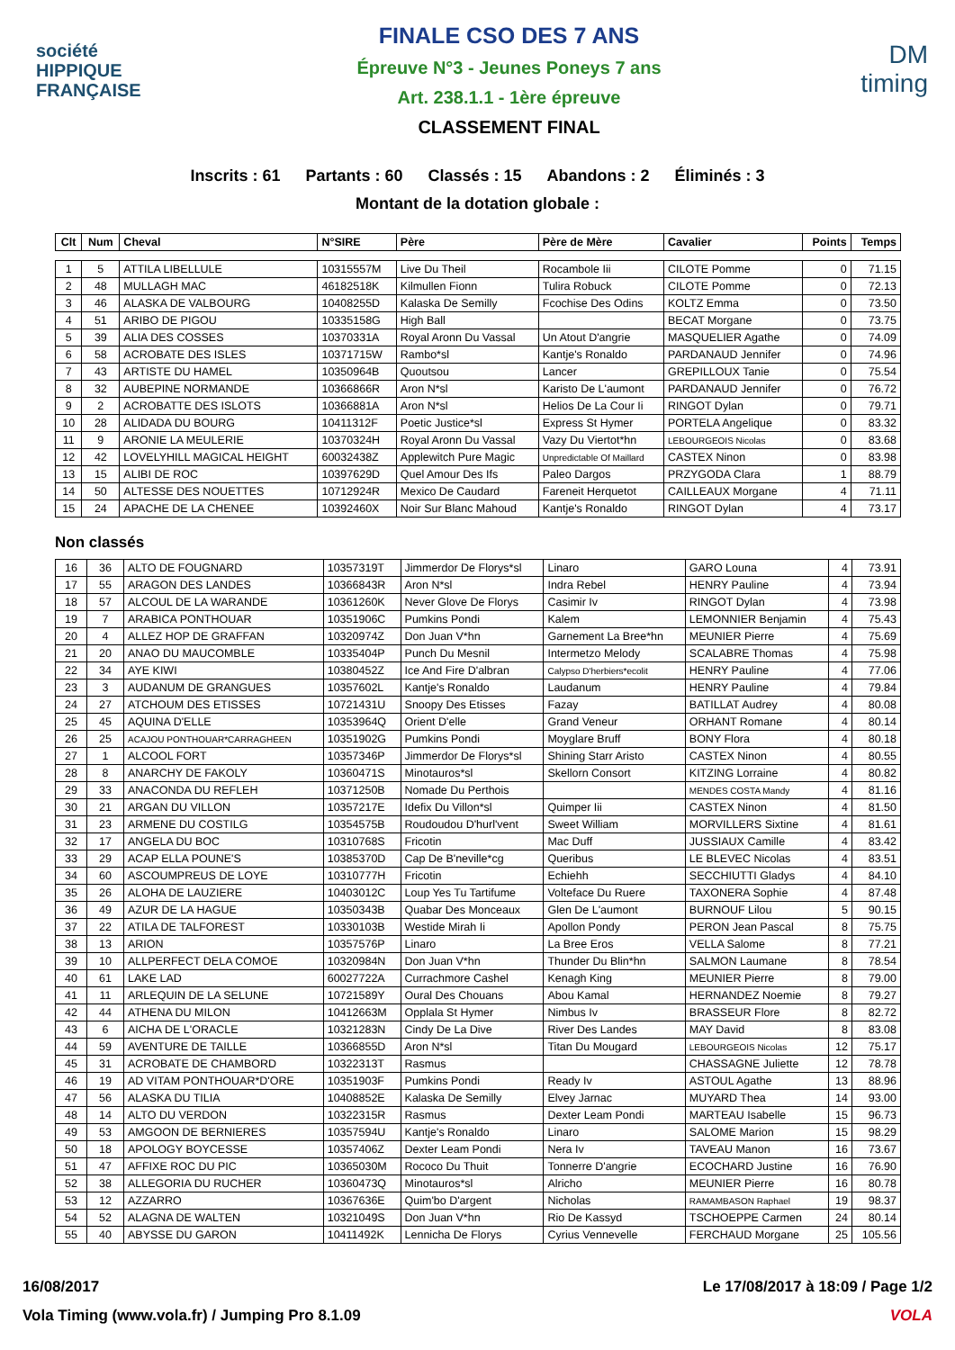société
HIPPIQUE
FRANÇAISE
FINALE CSO DES 7 ANS
Épreuve N°3 - Jeunes Poneys 7 ans
Art. 238.1.1 - 1ère épreuve
CLASSEMENT FINAL
DM
timing
Inscrits : 61 Partants : 60 Classés : 15 Abandons : 2 Éliminés : 3
Montant de la dotation globale :
| Clt | Num | Cheval | N°SIRE | Père | Père de Mère | Cavalier | Points | Temps |
| --- | --- | --- | --- | --- | --- | --- | --- | --- |
| 1 | 5 | ATTILA LIBELLULE | 10315557M | Live Du Theil | Rocambole Iii | CILOTE Pomme | 0 | 71.15 |
| 2 | 48 | MULLAGH MAC | 46182518K | Kilmullen Fionn | Tulira Robuck | CILOTE Pomme | 0 | 72.13 |
| 3 | 46 | ALASKA DE VALBOURG | 10408255D | Kalaska De Semilly | Fcochise Des Odins | KOLTZ Emma | 0 | 73.50 |
| 4 | 51 | ARIBO DE PIGOU | 10335158G | High Ball | | BECAT Morgane | 0 | 73.75 |
| 5 | 39 | ALIA DES COSSES | 10370331A | Royal Aronn Du Vassal | Un Atout D'angrie | MASQUELIER Agathe | 0 | 74.09 |
| 6 | 58 | ACROBATE DES ISLES | 10371715W | Rambo*sl | Kantje's Ronaldo | PARDANAUD Jennifer | 0 | 74.96 |
| 7 | 43 | ARTISTE DU HAMEL | 10350964B | Quoutsou | Lancer | GREPILLOUX Tanie | 0 | 75.54 |
| 8 | 32 | AUBEPINE NORMANDE | 10366866R | Aron N*sl | Karisto De L'aumont | PARDANAUD Jennifer | 0 | 76.72 |
| 9 | 2 | ACROBATTE DES ISLOTS | 10366881A | Aron N*sl | Helios De La Cour Ii | RINGOT Dylan | 0 | 79.71 |
| 10 | 28 | ALIDADA DU BOURG | 10411312F | Poetic Justice*sl | Express St Hymer | PORTELA Angelique | 0 | 83.32 |
| 11 | 9 | ARONIE LA MEULERIE | 10370324H | Royal Aronn Du Vassal | Vazy Du Viertot*hn | LEBOURGEOIS Nicolas | 0 | 83.68 |
| 12 | 42 | LOVELYHILL MAGICAL HEIGHT | 60032438Z | Applewitch Pure Magic | Unpredictable Of Maillard | CASTEX Ninon | 0 | 83.98 |
| 13 | 15 | ALIBI DE ROC | 10397629D | Quel Amour Des Ifs | Paleo Dargos | PRZYGODA Clara | 1 | 88.79 |
| 14 | 50 | ALTESSE DES NOUETTES | 10712924R | Mexico De Caudard | Fareneit Herquetot | CAILLEAUX Morgane | 4 | 71.11 |
| 15 | 24 | APACHE DE LA CHENEE | 10392460X | Noir Sur Blanc Mahoud | Kantje's Ronaldo | RINGOT Dylan | 4 | 73.17 |
Non classés
| 16 | 36 | ALTO DE FOUGNARD | 10357319T | Jimmerdor De Florys*sl | Linaro | GARO Louna | 4 | 73.91 |
| 17 | 55 | ARAGON DES LANDES | 10366843R | Aron N*sl | Indra Rebel | HENRY Pauline | 4 | 73.94 |
| 18 | 57 | ALCOUL DE LA WARANDE | 10361260K | Never Glove De Florys | Casimir Iv | RINGOT Dylan | 4 | 73.98 |
| 19 | 7 | ARABICA PONTHOUAR | 10351906C | Pumkins Pondi | Kalem | LEMONNIER Benjamin | 4 | 75.43 |
| 20 | 4 | ALLEZ HOP DE GRAFFAN | 10320974Z | Don Juan V*hn | Garnement La Bree*hn | MEUNIER Pierre | 4 | 75.69 |
| 21 | 20 | ANAO DU MAUCOMBLE | 10335404P | Punch Du Mesnil | Intermetzo Melody | SCALABRE Thomas | 4 | 75.98 |
| 22 | 34 | AYE KIWI | 10380452Z | Ice And Fire D'albran | Calypso D'herbiers*ecolit | HENRY Pauline | 4 | 77.06 |
| 23 | 3 | AUDANUM DE GRANGUES | 10357602L | Kantje's Ronaldo | Laudanum | HENRY Pauline | 4 | 79.84 |
| 24 | 27 | ATCHOUM DES ETISSES | 10721431U | Snoopy Des Etisses | Fazay | BATILLAT Audrey | 4 | 80.08 |
| 25 | 45 | AQUINA D'ELLE | 10353964Q | Orient D'elle | Grand Veneur | ORHANT Romane | 4 | 80.14 |
| 26 | 25 | ACAJOU PONTHOUAR*CARRAGHEEN | 10351902G | Pumkins Pondi | Moyglare Bruff | BONY Flora | 4 | 80.18 |
| 27 | 1 | ALCOOL FORT | 10357346P | Jimmerdor De Florys*sl | Shining Starr Aristo | CASTEX Ninon | 4 | 80.55 |
| 28 | 8 | ANARCHY DE FAKOLY | 10360471S | Minotauros*sl | Skellorn Consort | KITZING Lorraine | 4 | 80.82 |
| 29 | 33 | ANACONDA DU REFLEH | 10371250B | Nomade Du Perthois | | MENDES COSTA Mandy | 4 | 81.16 |
| 30 | 21 | ARGAN DU VILLON | 10357217E | Idefix Du Villon*sl | Quimper Iii | CASTEX Ninon | 4 | 81.50 |
| 31 | 23 | ARMENE DU COSTILG | 10354575B | Roudoudou D'hurl'vent | Sweet William | MORVILLERS Sixtine | 4 | 81.61 |
| 32 | 17 | ANGELA DU BOC | 10310768S | Fricotin | Mac Duff | JUSSIAUX Camille | 4 | 83.42 |
| 33 | 29 | ACAP ELLA POUNE'S | 10385370D | Cap De B'neville*cg | Queribus | LE BLEVEC Nicolas | 4 | 83.51 |
| 34 | 60 | ASCOUMPREUS DE LOYE | 10310777H | Fricotin | Echiehh | SECCHIUTTI Gladys | 4 | 84.10 |
| 35 | 26 | ALOHA DE LAUZIERE | 10403012C | Loup Yes Tu Tartifume | Volteface Du Ruere | TAXONERA Sophie | 4 | 87.48 |
| 36 | 49 | AZUR DE LA HAGUE | 10350343B | Quabar Des Monceaux | Glen De L'aumont | BURNOUF Lilou | 5 | 90.15 |
| 37 | 22 | ATILA DE TALFOREST | 10330103B | Westide Mirah Ii | Apollon Pondy | PERON Jean Pascal | 8 | 75.75 |
| 38 | 13 | ARION | 10357576P | Linaro | La Bree Eros | VELLA Salome | 8 | 77.21 |
| 39 | 10 | ALLPERFECT DELA COMOE | 10320984N | Don Juan V*hn | Thunder Du Blin*hn | SALMON Laumane | 8 | 78.54 |
| 40 | 61 | LAKE LAD | 60027722A | Currachmore Cashel | Kenagh King | MEUNIER Pierre | 8 | 79.00 |
| 41 | 11 | ARLEQUIN DE LA SELUNE | 10721589Y | Oural Des Chouans | Abou Kamal | HERNANDEZ Noemie | 8 | 79.27 |
| 42 | 44 | ATHENA DU MILON | 10412663M | Opplala St Hymer | Nimbus Iv | BRASSEUR Flore | 8 | 82.72 |
| 43 | 6 | AICHA DE L'ORACLE | 10321283N | Cindy De La Dive | River Des Landes | MAY David | 8 | 83.08 |
| 44 | 59 | AVENTURE DE TAILLE | 10366855D | Aron N*sl | Titan Du Mougard | LEBOURGEOIS Nicolas | 12 | 75.17 |
| 45 | 31 | ACROBATE DE CHAMBORD | 10322313T | Rasmus | | CHASSAGNE Juliette | 12 | 78.78 |
| 46 | 19 | AD VITAM PONTHOUAR*D'ORE | 10351903F | Pumkins Pondi | Ready Iv | ASTOUL Agathe | 13 | 88.96 |
| 47 | 56 | ALASKA DU TILIA | 10408852E | Kalaska De Semilly | Elvey Jarnac | MUYARD Thea | 14 | 93.00 |
| 48 | 14 | ALTO DU VERDON | 10322315R | Rasmus | Dexter Leam Pondi | MARTEAU Isabelle | 15 | 96.73 |
| 49 | 53 | AMGOON DE BERNIERES | 10357594U | Kantje's Ronaldo | Linaro | SALOME Marion | 15 | 98.29 |
| 50 | 18 | APOLOGY BOYCESSE | 10357406Z | Dexter Leam Pondi | Nera Iv | TAVEAU Manon | 16 | 73.67 |
| 51 | 47 | AFFIXE ROC DU PIC | 10365030M | Rococo Du Thuit | Tonnerre D'angrie | ECOCHARD Justine | 16 | 76.90 |
| 52 | 38 | ALLEGORIA DU RUCHER | 10360473Q | Minotauros*sl | Alricho | MEUNIER Pierre | 16 | 80.78 |
| 53 | 12 | AZZARRO | 10367636E | Quim'bo D'argent | Nicholas | RAMAMBASON Raphael | 19 | 98.37 |
| 54 | 52 | ALAGNA DE WALTEN | 10321049S | Don Juan V*hn | Rio De Kassyd | TSCHOEPPE Carmen | 24 | 80.14 |
| 55 | 40 | ABYSSE DU GARON | 10411492K | Lennicha De Florys | Cyrius Vennevelle | FERCHAUD Morgane | 25 | 105.56 |
16/08/2017 Le 17/08/2017 à 18:09 / Page 1/2
Vola Timing (www.vola.fr) / Jumping Pro 8.1.09 VOLA